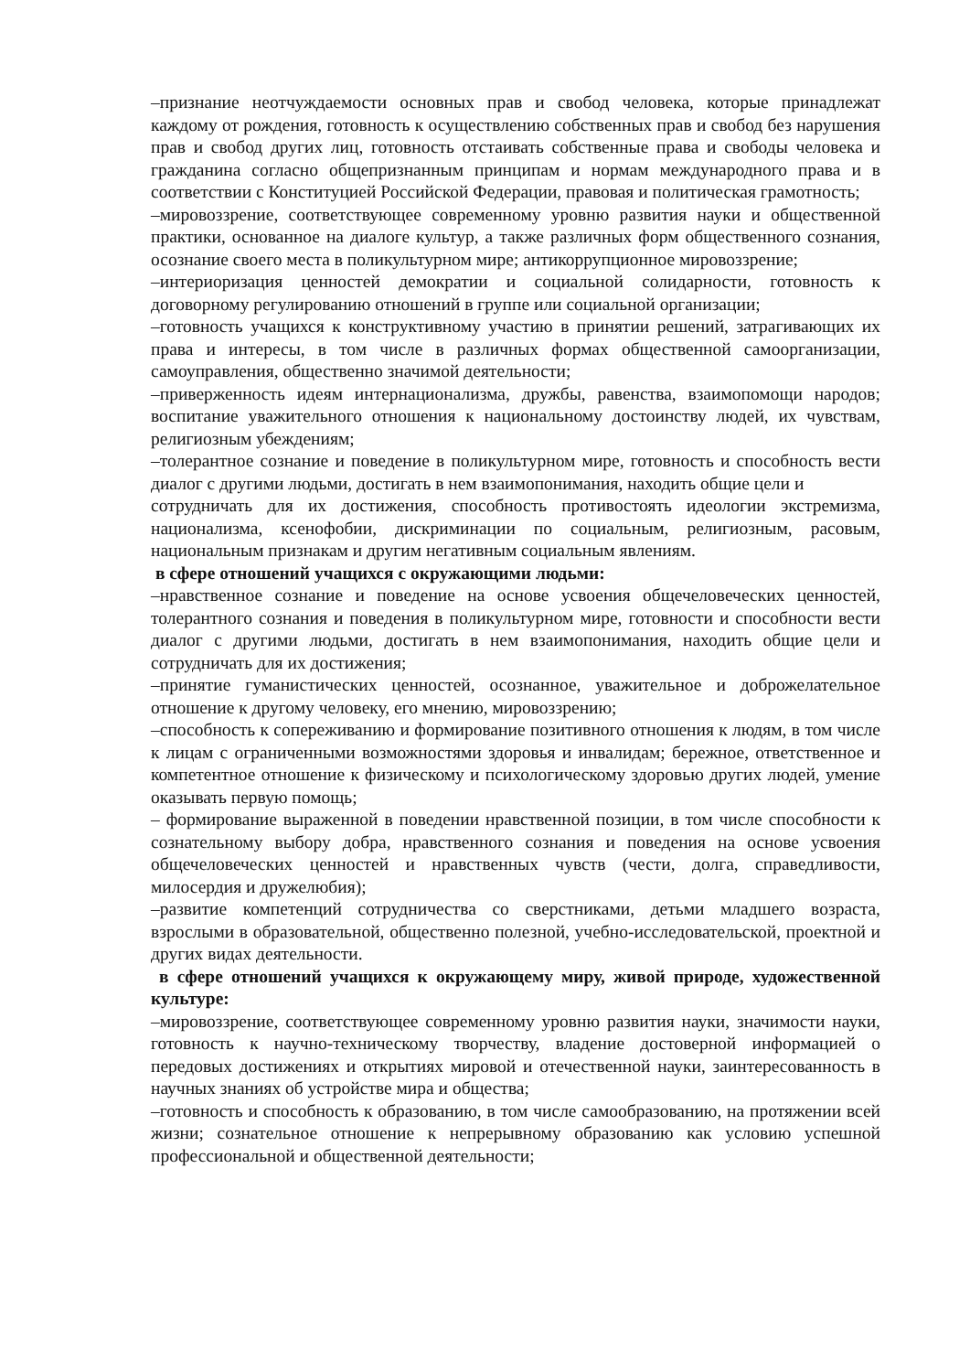–признание неотчуждаемости основных прав и свобод человека, которые принадлежат каждому от рождения, готовность к осуществлению собственных прав и свобод без нарушения прав и свобод других лиц, готовность отстаивать собственные права и свободы человека и гражданина согласно общепризнанным принципам и нормам международного права и в соответствии с Конституцией Российской Федерации, правовая и политическая грамотность;
–мировоззрение, соответствующее современному уровню развития науки и общественной практики, основанное на диалоге культур, а также различных форм общественного сознания, осознание своего места в поликультурном мире; антикоррупционное мировоззрение;
–интериоризация ценностей демократии и социальной солидарности, готовность к договорному регулированию отношений в группе или социальной организации;
–готовность учащихся к конструктивному участию в принятии решений, затрагивающих их права и интересы, в том числе в различных формах общественной самоорганизации, самоуправления, общественно значимой деятельности;
–приверженность идеям интернационализма, дружбы, равенства, взаимопомощи народов; воспитание уважительного отношения к национальному достоинству людей, их чувствам, религиозным убеждениям;
–толерантное сознание и поведение в поликультурном мире, готовность и способность вести диалог с другими людьми, достигать в нем взаимопонимания, находить общие цели и
сотрудничать для их достижения, способность противостоять идеологии экстремизма, национализма, ксенофобии, дискриминации по социальным, религиозным, расовым, национальным признакам и другим негативным социальным явлениям.
в сфере отношений учащихся с окружающими людьми:
–нравственное сознание и поведение на основе усвоения общечеловеческих ценностей, толерантного сознания и поведения в поликультурном мире, готовности и способности вести диалог с другими людьми, достигать в нем взаимопонимания, находить общие цели и сотрудничать для их достижения;
–принятие гуманистических ценностей, осознанное, уважительное и доброжелательное отношение к другому человеку, его мнению, мировоззрению;
–способность к сопереживанию и формирование позитивного отношения к людям, в том числе к лицам с ограниченными возможностями здоровья и инвалидам; бережное, ответственное и компетентное отношение к физическому и психологическому здоровью других людей, умение оказывать первую помощь;
– формирование выраженной в поведении нравственной позиции, в том числе способности к сознательному выбору добра, нравственного сознания и поведения на основе усвоения общечеловеческих ценностей и нравственных чувств (чести, долга, справедливости, милосердия и дружелюбия);
–развитие компетенций сотрудничества со сверстниками, детьми младшего возраста, взрослыми в образовательной, общественно полезной, учебно-исследовательской, проектной и других видах деятельности.
в сфере отношений учащихся к окружающему миру, живой природе, художественной культуре:
–мировоззрение, соответствующее современному уровню развития науки, значимости науки, готовность к научно-техническому творчеству, владение достоверной информацией о передовых достижениях и открытиях мировой и отечественной науки, заинтересованность в научных знаниях об устройстве мира и общества;
–готовность и способность к образованию, в том числе самообразованию, на протяжении всей жизни; сознательное отношение к непрерывному образованию как условию успешной профессиональной и общественной деятельности;